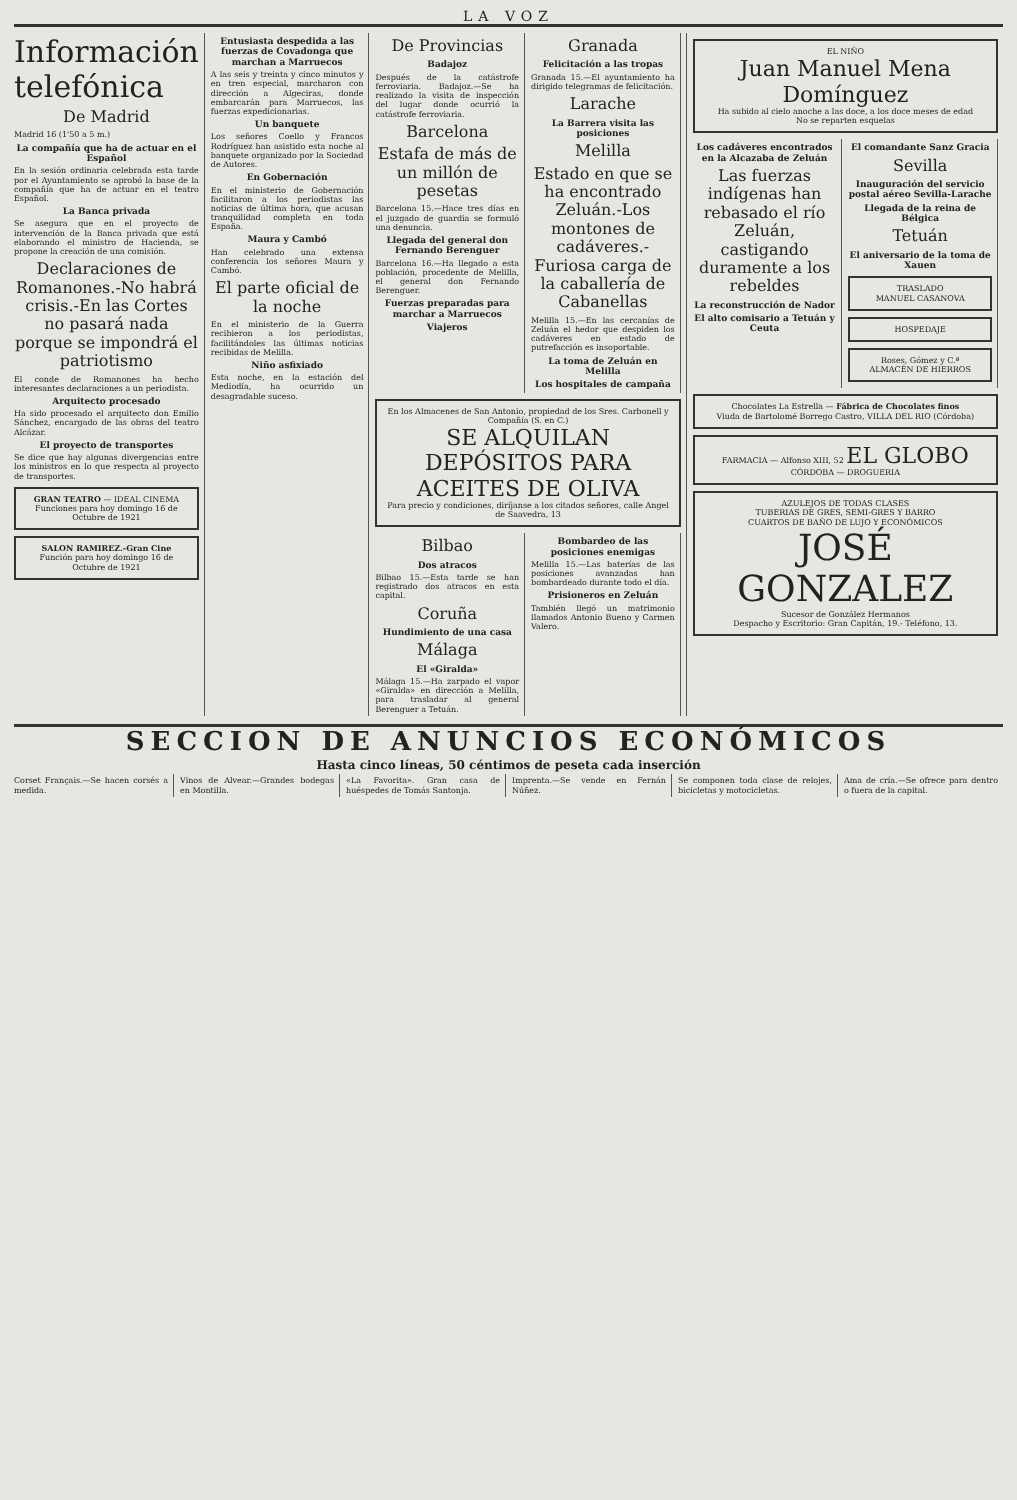LA VOZ
Información telefónica
De Madrid
Madrid 16 (1'50 a 5 m.)
La compañía que ha de actuar en el Español
En la sesión ordinaria celebrada esta tarde por el Ayuntamiento se aprobó la base de la compañía que ha de actuar en el teatro Español.
La Banca privada
Se asegura que en el proyecto de intervención de la Banca privada que está elaborando el ministro de Hacienda, se propone la creación de una comisión.
Declaraciones de Romanones.-No habrá crisis.-En las Cortes no pasará nada porque se impondrá el patriotismo
El conde de Romanones ha hecho interesantes declaraciones a un periodista.
Arquitecto procesado
Ha sido procesado el arquitecto don Emilio Sánchez, encargado de las obras del teatro Alcázar.
El proyecto de transportes
Se dice que hay algunas divergencias entre los ministros en lo que respecta al proyecto de transportes.
GRAN TEATRO — IDEAL CINEMA
Funciones para hoy domingo 16 de Octubre de 1921
SALON RAMIREZ.-Gran Cine
Función para hoy domingo 16 de Octubre de 1921
Entusiasta despedida a las fuerzas de Covadonga que marchan a Marruecos
A las seis y treinta y cinco minutos y en tren especial, marcharon con dirección a Algeciras, donde embarcarán para Marruecos, las fuerzas expedicionarias.
Un banquete
Los señores Coello y Francos Rodríguez han asistido esta noche al banquete organizado por la Sociedad de Autores.
En Gobernación
En el ministerio de Gobernación facilitaron a los periodistas las noticias de última hora, que acusan tranquilidad completa en toda España.
Maura y Cambó
Han celebrado una extensa conferencia los señores Maura y Cambó.
El parte oficial de la noche
En el ministerio de la Guerra recibieron a los periodistas, facilitándoles las últimas noticias recibidas de Melilla.
Niño asfixiado
Esta noche, en la estación del Mediodía, ha ocurrido un desagradable suceso.
De Provincias
Badajoz
Después de la catástrofe ferroviaria. Badajoz.—Se ha realizado la visita de inspección del lugar donde ocurrió la catástrofe ferroviaria.
Barcelona
Estafa de más de un millón de pesetas
Barcelona 15.—Hace tres días en el juzgado de guardia se formuló una denuncia.
Llegada del general don Fernando Berenguer
Barcelona 16.—Ha llegado a esta población, procedente de Melilla, el general don Fernando Berenguer.
Fuerzas preparadas para marchar a Marruecos
Viajeros
Granada
Felicitación a las tropas
Granada 15.—El ayuntamiento ha dirigido telegramas de felicitación.
Larache
La Barrera visita las posiciones
Melilla
Estado en que se ha encontrado Zeluán.-Los montones de cadáveres.-Furiosa carga de la caballería de Cabanellas
Melilla 15.—En las cercanías de Zeluán el hedor que despiden los cadáveres en estado de putrefacción es insoportable.
La toma de Zeluán en Melilla
Los hospitales de campaña
En los Almacenes de San Antonio, propiedad de los Sres. Carbonell y Compañía (S. en C.)
SE ALQUILAN DEPÓSITOS PARA ACEITES DE OLIVA
Para precio y condiciones, diríjanse a los citados señores, calle Angel de Saavedra, 13
Bilbao
Dos atracos
Bilbao 15.—Esta tarde se han registrado dos atracos en esta capital.
Coruña
Hundimiento de una casa
Málaga
El «Giralda»
Málaga 15.—Ha zarpado el vapor «Giralda» en dirección a Melilla, para trasladar al general Berenguer a Tetuán.
Bombardeo de las posiciones enemigas
Melilla 15.—Las baterías de las posiciones avanzadas han bombardeado durante todo el día.
Prisioneros en Zeluán
También llegó un matrimonio llamados Antonio Bueno y Carmen Valero.
EL NIÑO
Juan Manuel Mena Domínguez
Ha subido al cielo anoche a las doce, a los doce meses de edad
No se reparten esquelas
Los cadáveres encontrados en la Alcazaba de Zeluán
Las fuerzas indígenas han rebasado el río Zeluán, castigando duramente a los rebeldes
La reconstrucción de Nador
El alto comisario a Tetuán y Ceuta
El comandante Sanz Gracia
Sevilla
Inauguración del servicio postal aéreo Sevilla-Larache
Llegada de la reina de Bélgica
Tetuán
El aniversario de la toma de Xauen
TRASLADO
MANUEL CASANOVA
HOSPEDAJE
Roses, Gómez y C.ª
ALMACÉN DE HIERROS
Chocolates La Estrella — Fábrica de Chocolates finos
Viuda de Bartolomé Borrego Castro, VILLA DEL RIO (Córdoba)
FARMACIA — Alfonso XIII, 52 EL GLOBO CÓRDOBA — DROGUERIA
AZULEJOS DE TODAS CLASES
TUBERIAS DE GRES, SEMI-GRES Y BARRO
CUARTOS DE BAÑO DE LUJO Y ECONÓMICOS
JOSÉ GONZALEZ
Sucesor de González Hermanos
Despacho y Escritorio: Gran Capitán, 19.- Teléfono, 13.
SECCION DE ANUNCIOS ECONÓMICOS
Hasta cinco líneas, 50 céntimos de peseta cada inserción
Corset Français.—Se hacen corsés a medida.
Vinos de Alvear.—Grandes bodegas en Montilla.
«La Favorita». Gran casa de huéspedes de Tomás Santonja.
Imprenta.—Se vende en Fernán Núñez.
Se componen toda clase de relojes, bicicletas y motocicletas.
Ama de cría.—Se ofrece para dentro o fuera de la capital.